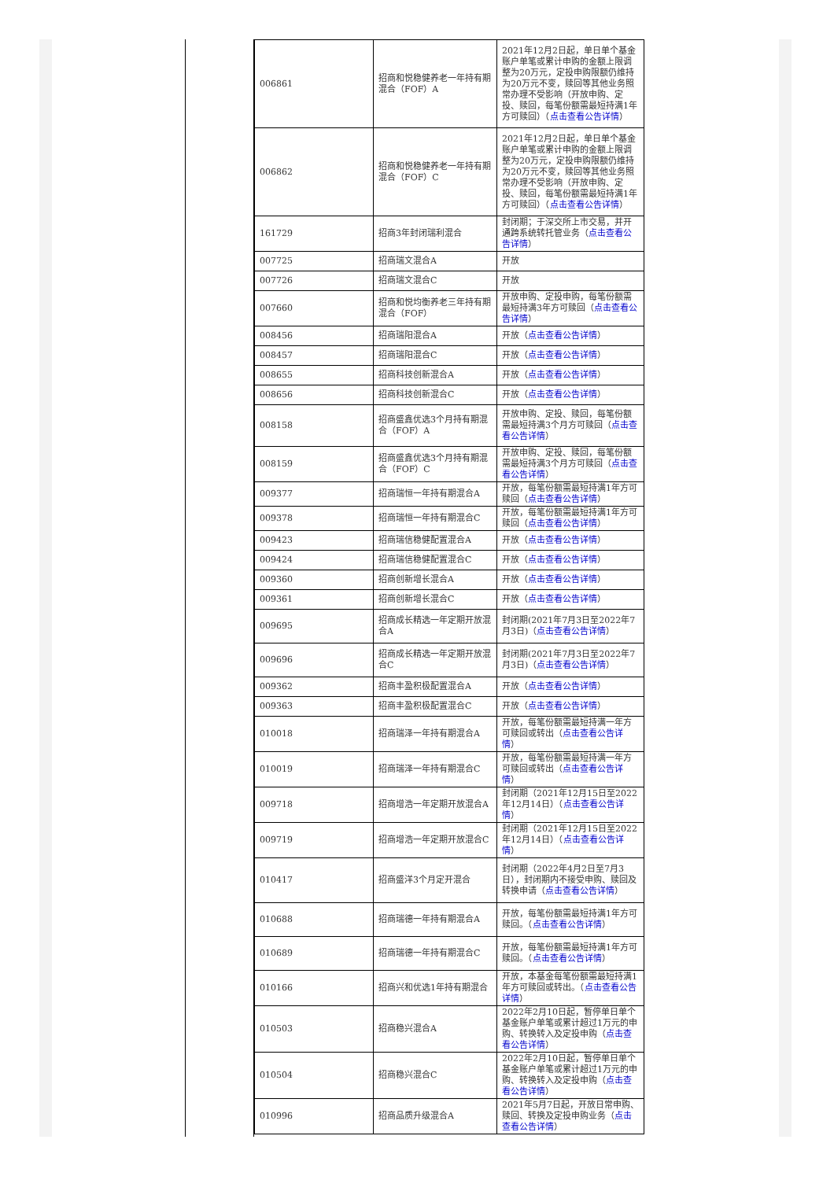| 006861 | 招商和悦稳健养老一年持有期混合（FOF）A | 2021年12月2日起，单日单个基金账户单笔或累计申购的金额上限调整为20万元，定投申购限额仍维持为20万元不变，赎回等其他业务照常办理不受影响（开放申购、定投、赎回，每笔份额需最短持满1年方可赎回）（ 点击查看公告详情 ） |
| 006862 | 招商和悦稳健养老一年持有期混合（FOF）C | 2021年12月2日起，单日单个基金账户单笔或累计申购的金额上限调整为20万元，定投申购限额仍维持为20万元不变，赎回等其他业务照常办理不受影响（开放申购、定投、赎回，每笔份额需最短持满1年方可赎回）（ 点击查看公告详情 ） |
| 161729 | 招商3年封闭瑞利混合 | 封闭期；于深交所上市交易，并开通跨系统转托管业务（ 点击查看公告详情 ） |
| 007725 | 招商瑞文混合A | 开放 |
| 007726 | 招商瑞文混合C | 开放 |
| 007660 | 招商和悦均衡养老三年持有期混合（FOF） | 开放申购、定投申购，每笔份额需最短持满3年方可赎回（ 点击查看公告详情 ） |
| 008456 | 招商瑞阳混合A | 开放（ 点击查看公告详情 ） |
| 008457 | 招商瑞阳混合C | 开放（ 点击查看公告详情 ） |
| 008655 | 招商科技创新混合A | 开放（ 点击查看公告详情 ） |
| 008656 | 招商科技创新混合C | 开放（ 点击查看公告详情 ） |
| 008158 | 招商盛鑫优选3个月持有期混合（FOF）A | 开放申购、定投、赎回，每笔份额需最短持满3个月方可赎回（ 点击查看公告详情 ） |
| 008159 | 招商盛鑫优选3个月持有期混合（FOF）C | 开放申购、定投、赎回，每笔份额需最短持满3个月方可赎回（ 点击查看公告详情 ） |
| 009377 | 招商瑞恒一年持有期混合A | 开放，每笔份额需最短持满1年方可赎回（ 点击查看公告详情 ） |
| 009378 | 招商瑞恒一年持有期混合C | 开放，每笔份额需最短持满1年方可赎回（ 点击查看公告详情 ） |
| 009423 | 招商瑞信稳健配置混合A | 开放（ 点击查看公告详情 ） |
| 009424 | 招商瑞信稳健配置混合C | 开放（ 点击查看公告详情 ） |
| 009360 | 招商创新增长混合A | 开放（ 点击查看公告详情 ） |
| 009361 | 招商创新增长混合C | 开放（ 点击查看公告详情 ） |
| 009695 | 招商成长精选一年定期开放混合A | 封闭期(2021年7月3日至2022年7月3日)（ 点击查看公告详情 ） |
| 009696 | 招商成长精选一年定期开放混合C | 封闭期(2021年7月3日至2022年7月3日)（ 点击查看公告详情 ） |
| 009362 | 招商丰盈积极配置混合A | 开放（ 点击查看公告详情 ） |
| 009363 | 招商丰盈积极配置混合C | 开放（ 点击查看公告详情 ） |
| 010018 | 招商瑞泽一年持有期混合A | 开放，每笔份额需最短持满一年方可赎回或转出（ 点击查看公告详情 ） |
| 010019 | 招商瑞泽一年持有期混合C | 开放，每笔份额需最短持满一年方可赎回或转出（ 点击查看公告详情 ） |
| 009718 | 招商增浩一年定期开放混合A | 封闭期（2021年12月15日至2022年12月14日）（ 点击查看公告详情 ） |
| 009719 | 招商增浩一年定期开放混合C | 封闭期（2021年12月15日至2022年12月14日）（ 点击查看公告详情 ） |
| 010417 | 招商盛洋3个月定开混合 | 封闭期（2022年4月2日至7月3日），封闭期内不接受申购、赎回及转换申请（ 点击查看公告详情 ） |
| 010688 | 招商瑞德一年持有期混合A | 开放，每笔份额需最短持满1年方可赎回。（ 点击查看公告详情 ） |
| 010689 | 招商瑞德一年持有期混合C | 开放，每笔份额需最短持满1年方可赎回。（ 点击查看公告详情 ） |
| 010166 | 招商兴和优选1年持有期混合 | 开放，本基金每笔份额需最短持满1年方可赎回或转出。（ 点击查看公告详情 ） |
| 010503 | 招商稳兴混合A | 2022年2月10日起，暂停单日单个基金账户单笔或累计超过1万元的申购、转换转入及定投申购（ 点击查看公告详情 ） |
| 010504 | 招商稳兴混合C | 2022年2月10日起，暂停单日单个基金账户单笔或累计超过1万元的申购、转换转入及定投申购（ 点击查看公告详情 ） |
| 010996 | 招商品质升级混合A | 2021年5月7日起，开放日常申购、赎回、转换及定投申购业务（ 点击查看公告详情 ） |